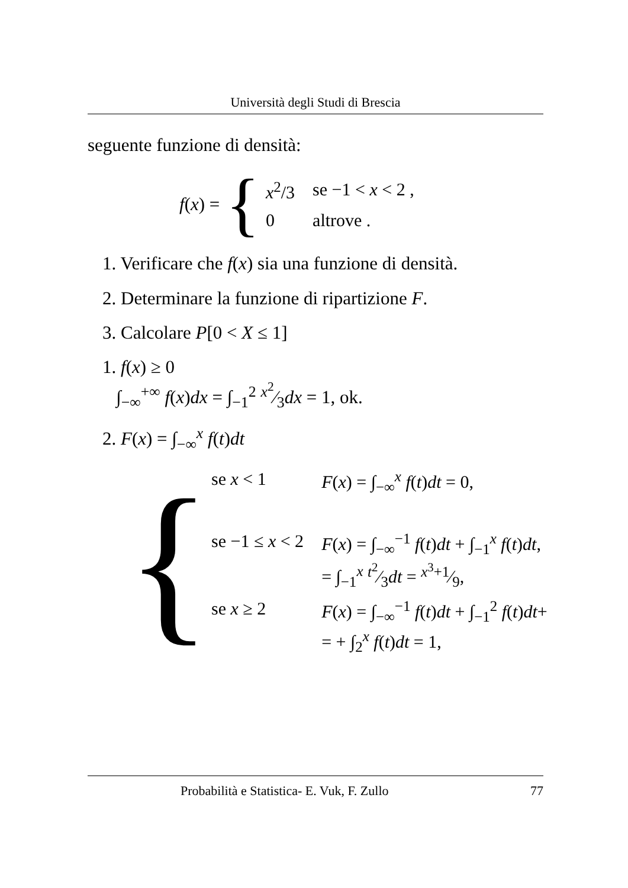Università degli Studi di Brescia
seguente funzione di densità:
f(x) = {
| x<sup>2</sup>/3 | se −1 < x < 2 , |
| 0 | altrove . |
1. Verificare che f(x) sia una funzione di densità.
2. Determinare la funzione di ripartizione F.
3. Calcolare P[0 < X ≤ 1]
1. f(x) ≥ 0
∫<sub>−∞</sub><sup>+∞</sup> f(x)dx = ∫<sub>−1</sub><sup>2</sup> x<sup>2</sup>⁄3dx = 1, ok.
2. F(x) = ∫<sub>−∞</sub><sup>x</sup> f(t)dt
{
| se x < 1 | F ( x ) = ∫<sub>−∞</sub><sup>x</sup> f ( t ) dt = 0, |
| se −1 ≤ x < 2 | F ( x ) = ∫<sub>−∞</sub><sup>−1</sup> f ( t ) dt + ∫<sub>−1</sub><sup>x</sup> f ( t ) dt , = ∫<sub>−1</sub><sup>x</sup> t<sup>2</sup>⁄3 dt = x<sup>3</sup>+1⁄9, |
| se x ≥ 2 | F ( x ) = ∫<sub>−∞</sub><sup>−1</sup> f ( t ) dt + ∫<sub>−1</sub><sup>2</sup> f ( t ) dt + = + ∫<sub>2</sub><sup>x</sup> f ( t ) dt = 1, |
Probabilità e Statistica- E. Vuk, F. Zullo 77